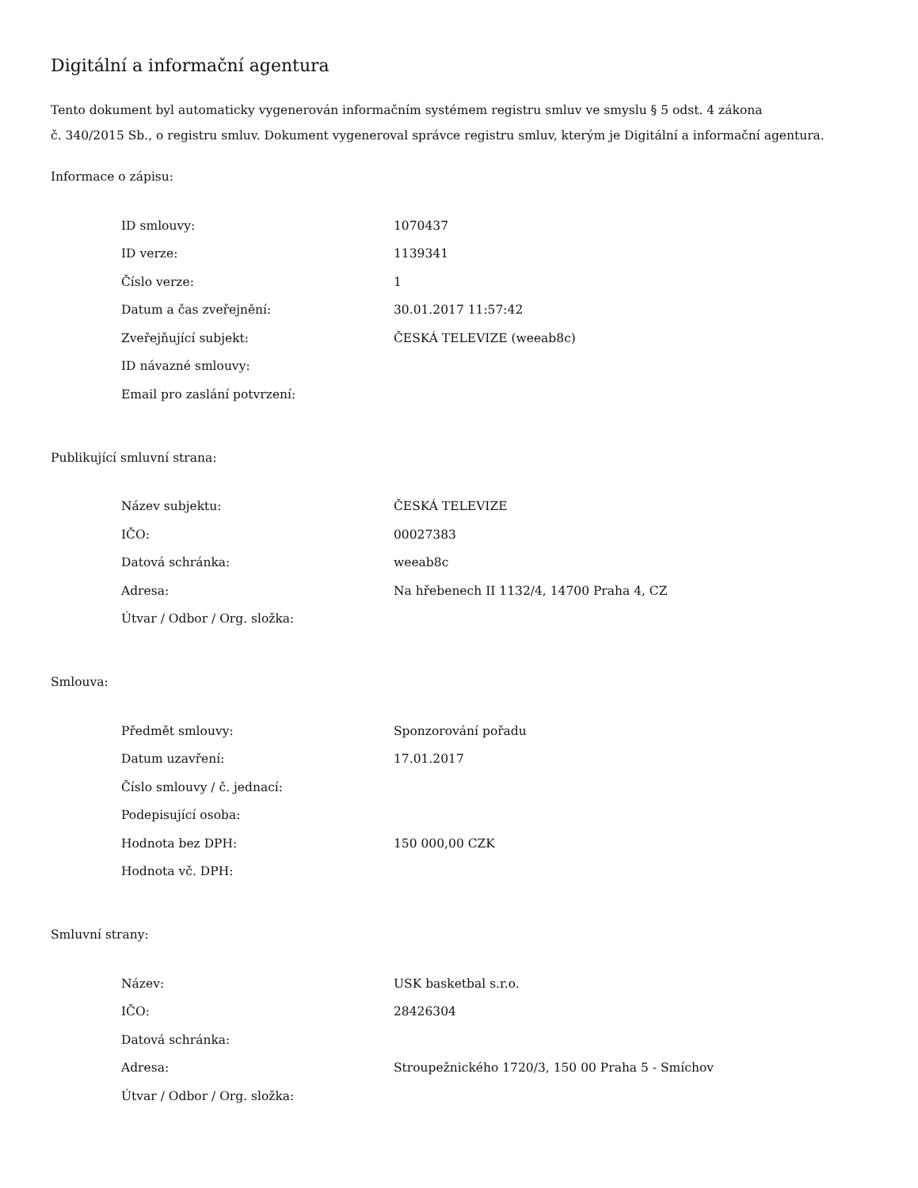Digitální a informační agentura
Tento dokument byl automaticky vygenerován informačním systémem registru smluv ve smyslu § 5 odst. 4 zákona
č. 340/2015 Sb., o registru smluv. Dokument vygeneroval správce registru smluv, kterým je Digitální a informační agentura.
Informace o zápisu:
| ID smlouvy: | 1070437 |
| ID verze: | 1139341 |
| Číslo verze: | 1 |
| Datum a čas zveřejnění: | 30.01.2017 11:57:42 |
| Zveřejňující subjekt: | ČESKÁ TELEVIZE (weeab8c) |
| ID návazné smlouvy: | |
| Email pro zaslání potvrzení: | |
Publikující smluvní strana:
| Název subjektu: | ČESKÁ TELEVIZE |
| IČO: | 00027383 |
| Datová schránka: | weeab8c |
| Adresa: | Na hřebenech II 1132/4, 14700 Praha 4, CZ |
| Útvar / Odbor / Org. složka: | |
Smlouva:
| Předmět smlouvy: | Sponzorování pořadu |
| Datum uzavření: | 17.01.2017 |
| Číslo smlouvy / č. jednací: | |
| Podepisující osoba: | |
| Hodnota bez DPH: | 150 000,00 CZK |
| Hodnota vč. DPH: | |
Smluvní strany:
| Název: | USK basketbal s.r.o. |
| IČO: | 28426304 |
| Datová schránka: | |
| Adresa: | Stroupežnického 1720/3, 150 00 Praha 5 - Smíchov |
| Útvar / Odbor / Org. složka: | |